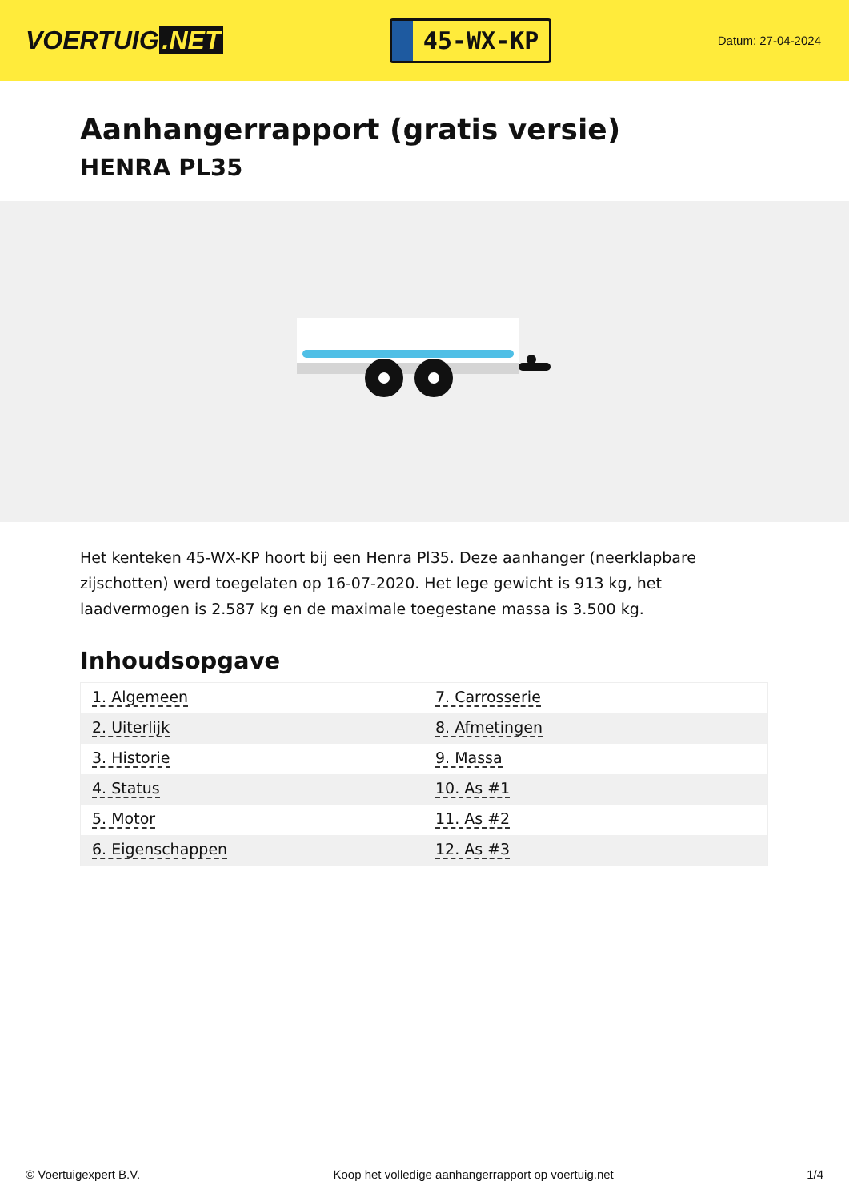VOERTUIG.NET
45-WX-KP
Datum: 27-04-2024
Aanhangerrapport (gratis versie)
HENRA PL35
Het kenteken 45-WX-KP hoort bij een Henra Pl35. Deze aanhanger (neerklapbare zijschotten) werd toegelaten op 16-07-2020. Het lege gewicht is 913 kg, het laadvermogen is 2.587 kg en de maximale toegestane massa is 3.500 kg.
Inhoudsopgave
| 1. Algemeen | 7. Carrosserie |
| 2. Uiterlijk | 8. Afmetingen |
| 3. Historie | 9. Massa |
| 4. Status | 10. As #1 |
| 5. Motor | 11. As #2 |
| 6. Eigenschappen | 12. As #3 |
© Voertuigexpert B.V. Koop het volledige aanhangerrapport op voertuig.net 1/4